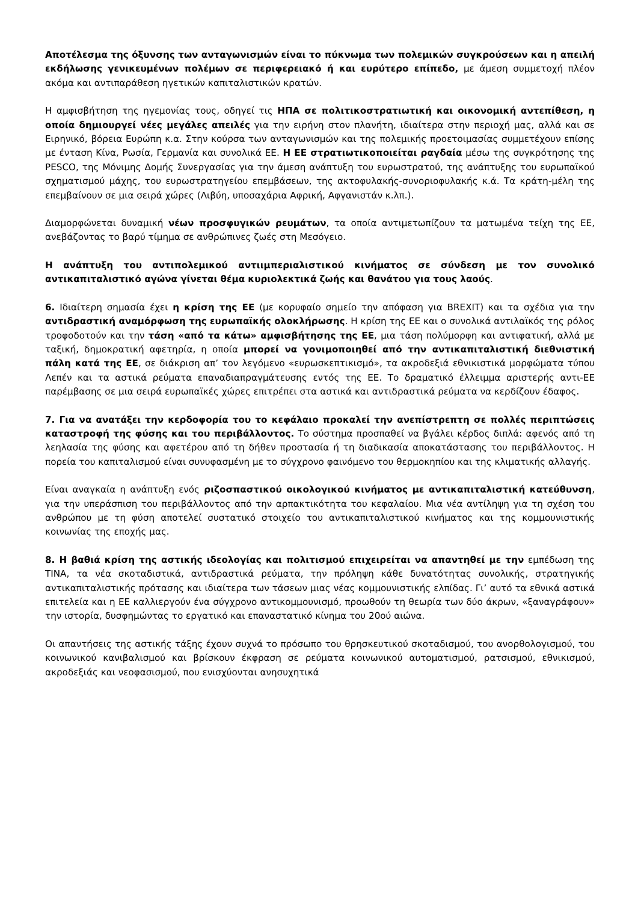Αποτέλεσμα της όξυνσης των ανταγωνισμών είναι το πύκνωμα των πολεμικών συγκρούσεων και η απειλή εκδήλωσης γενικευμένων πολέμων σε περιφερειακό ή και ευρύτερο επίπεδο, με άμεση συμμετοχή πλέον ακόμα και αντιπαράθεση ηγετικών καπιταλιστικών κρατών.
Η αμφισβήτηση της ηγεμονίας τους, οδηγεί τις ΗΠΑ σε πολιτικοστρατιωτική και οικονομική αντεπίθεση, η οποία δημιουργεί νέες μεγάλες απειλές για την ειρήνη στον πλανήτη, ιδιαίτερα στην περιοχή μας, αλλά και σε Ειρηνικό, βόρεια Ευρώπη κ.α. Στην κούρσα των ανταγωνισμών και της πολεμικής προετοιμασίας συμμετέχουν επίσης με ένταση Κίνα, Ρωσία, Γερμανία και συνολικά ΕΕ. Η ΕΕ στρατιωτικοποιείται ραγδαία μέσω της συγκρότησης της PESCO, της Μόνιμης Δομής Συνεργασίας για την άμεση ανάπτυξη του ευρωστρατού, της ανάπτυξης του ευρωπαϊκού σχηματισμού μάχης, του ευρωστρατηγείου επεμβάσεων, της ακτοφυλακής-συνοριοφυλακής κ.ά. Τα κράτη-μέλη της επεμβαίνουν σε μια σειρά χώρες (Λιβύη, υποσαχάρια Αφρική, Αφγανιστάν κ.λπ.).
Διαμορφώνεται δυναμική νέων προσφυγικών ρευμάτων, τα οποία αντιμετωπίζουν τα ματωμένα τείχη της ΕΕ, ανεβάζοντας το βαρύ τίμημα σε ανθρώπινες ζωές στη Μεσόγειο.
Η ανάπτυξη του αντιπολεμικού αντιιμπεριαλιστικού κινήματος σε σύνδεση με τον συνολικό αντικαπιταλιστικό αγώνα γίνεται θέμα κυριολεκτικά ζωής και θανάτου για τους λαούς.
6. Ιδιαίτερη σημασία έχει η κρίση της ΕΕ (με κορυφαίο σημείο την απόφαση για BREXIT) και τα σχέδια για την αντιδραστική αναμόρφωση της ευρωπαϊκής ολοκλήρωσης. Η κρίση της ΕΕ και ο συνολικά αντιλαϊκός της ρόλος τροφοδοτούν και την τάση «από τα κάτω» αμφισβήτησης της ΕΕ, μια τάση πολύμορφη και αντιφατική, αλλά με ταξική, δημοκρατική αφετηρία, η οποία μπορεί να γονιμοποιηθεί από την αντικαπιταλιστική διεθνιστική πάλη κατά της ΕΕ, σε διάκριση απ’ τον λεγόμενο «ευρωσκεπτικισμό», τα ακροδεξιά εθνικιστικά μορφώματα τύπου Λεπέν και τα αστικά ρεύματα επαναδιαπραγμάτευσης εντός της ΕΕ. Το δραματικό έλλειμμα αριστερής αντι-ΕΕ παρέμβασης σε μια σειρά ευρωπαϊκές χώρες επιτρέπει στα αστικά και αντιδραστικά ρεύματα να κερδίζουν έδαφος.
7. Για να ανατάξει την κερδοφορία του το κεφάλαιο προκαλεί την ανεπίστρεπτη σε πολλές περιπτώσεις καταστροφή της φύσης και του περιβάλλοντος. Το σύστημα προσπαθεί να βγάλει κέρδος διπλά: αφενός από τη λεηλασία της φύσης και αφετέρου από τη δήθεν προστασία ή τη διαδικασία αποκατάστασης του περιβάλλοντος. Η πορεία του καπιταλισμού είναι συνυφασμένη με το σύγχρονο φαινόμενο του θερμοκηπίου και της κλιματικής αλλαγής.
Είναι αναγκαία η ανάπτυξη ενός ριζοσπαστικού οικολογικού κινήματος με αντικαπιταλιστική κατεύθυνση, για την υπεράσπιση του περιβάλλοντος από την αρπακτικότητα του κεφαλαίου. Μια νέα αντίληψη για τη σχέση του ανθρώπου με τη φύση αποτελεί συστατικό στοιχείο του αντικαπιταλιστικού κινήματος και της κομμουνιστικής κοινωνίας της εποχής μας.
8. Η βαθιά κρίση της αστικής ιδεολογίας και πολιτισμού επιχειρείται να απαντηθεί με την εμπέδωση της ΤΙΝΑ, τα νέα σκοταδιστικά, αντιδραστικά ρεύματα, την πρόληψη κάθε δυνατότητας συνολικής, στρατηγικής αντικαπιταλιστικής πρότασης και ιδιαίτερα των τάσεων μιας νέας κομμουνιστικής ελπίδας. Γι’ αυτό τα εθνικά αστικά επιτελεία και η ΕΕ καλλιεργούν ένα σύγχρονο αντικομμουνισμό, προωθούν τη θεωρία των δύο άκρων, «ξαναγράφουν» την ιστορία, δυσφημώντας το εργατικό και επαναστατικό κίνημα του 20ού αιώνα.
Οι απαντήσεις της αστικής τάξης έχουν συχνά το πρόσωπο του θρησκευτικού σκοταδισμού, του ανορθολογισμού, του κοινωνικού κανιβαλισμού και βρίσκουν έκφραση σε ρεύματα κοινωνικού αυτοματισμού, ρατσισμού, εθνικισμού, ακροδεξιάς και νεοφασισμού, που ενισχύονται ανησυχητικά